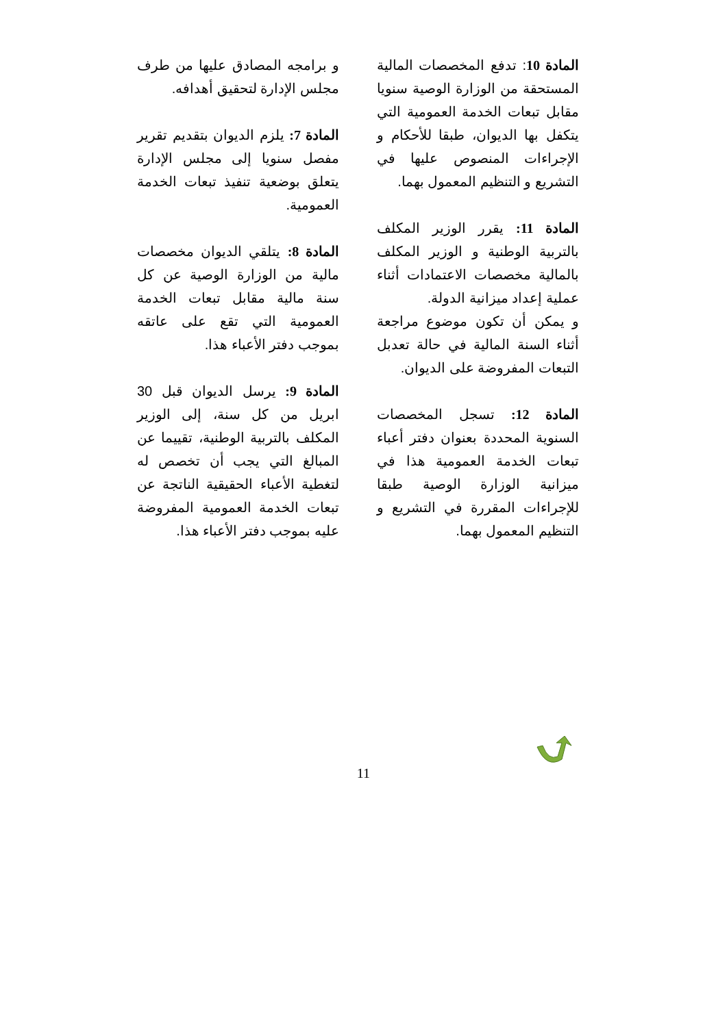و برامجه المصادق عليها من طرف مجلس الإدارة لتحقيق أهدافه.
المادة 7: يلزم الديوان بتقديم تقرير مفصل سنويا إلى مجلس الإدارة يتعلق بوضعية تنفيذ تبعات الخدمة العمومية.
المادة 8: يتلقي الديوان مخصصات مالية من الوزارة الوصية عن كل سنة مالية مقابل تبعات الخدمة العمومية التي تقع على عاتقه بموجب دفتر الأعباء هذا.
المادة 9: يرسل الديوان قبل 30 ابريل من كل سنة، إلى الوزير المكلف بالتربية الوطنية، تقييما عن المبالغ التي يجب أن تخصص له لتغطية الأعباء الحقيقية الناتجة عن تبعات الخدمة العمومية المفروضة عليه بموجب دفتر الأعباء هذا.
المادة 10: تدفع المخصصات المالية المستحقة من الوزارة الوصية سنويا مقابل تبعات الخدمة العمومية التي يتكفل بها الديوان، طبقا للأحكام و الإجراءات المنصوص عليها في التشريع و التنظيم المعمول بهما.
المادة 11: يقرر الوزير المكلف بالتربية الوطنية و الوزير المكلف بالمالية مخصصات الاعتمادات أثناء عملية إعداد ميزانية الدولة.
و يمكن أن تكون موضوع مراجعة أثناء السنة المالية في حالة تعدبل التبعات المفروضة على الديوان.
المادة 12: تسجل المخصصات السنوية المحددة بعنوان دفتر أعباء تبعات الخدمة العمومية هذا في ميزانية الوزارة الوصية طبقا للإجراءات المقررة في التشريع و التنظيم المعمول بهما.
11